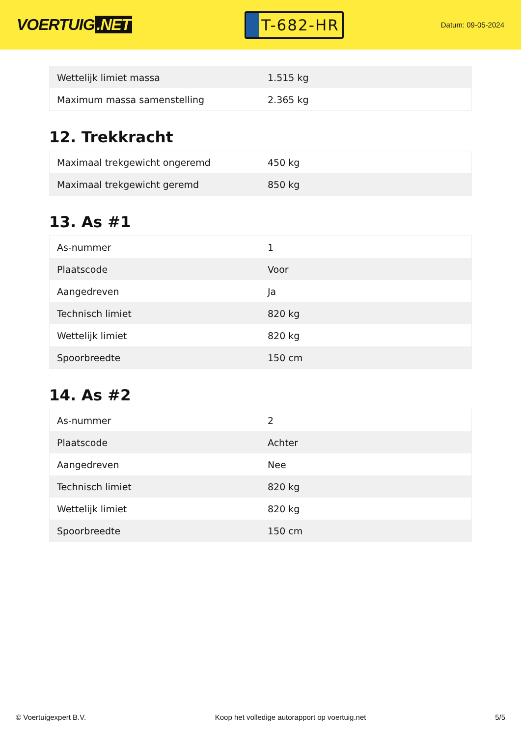VOERTUIG.NET
T-682-HR
Datum: 09-05-2024
| Wettelijk limiet massa | 1.515 kg |
| Maximum massa samenstelling | 2.365 kg |
12. Trekkracht
| Maximaal trekgewicht ongeremd | 450 kg |
| Maximaal trekgewicht geremd | 850 kg |
13. As #1
| As-nummer | 1 |
| Plaatscode | Voor |
| Aangedreven | Ja |
| Technisch limiet | 820 kg |
| Wettelijk limiet | 820 kg |
| Spoorbreedte | 150 cm |
14. As #2
| As-nummer | 2 |
| Plaatscode | Achter |
| Aangedreven | Nee |
| Technisch limiet | 820 kg |
| Wettelijk limiet | 820 kg |
| Spoorbreedte | 150 cm |
© Voertuigexpert B.V. Koop het volledige autorapport op voertuig.net 5/5